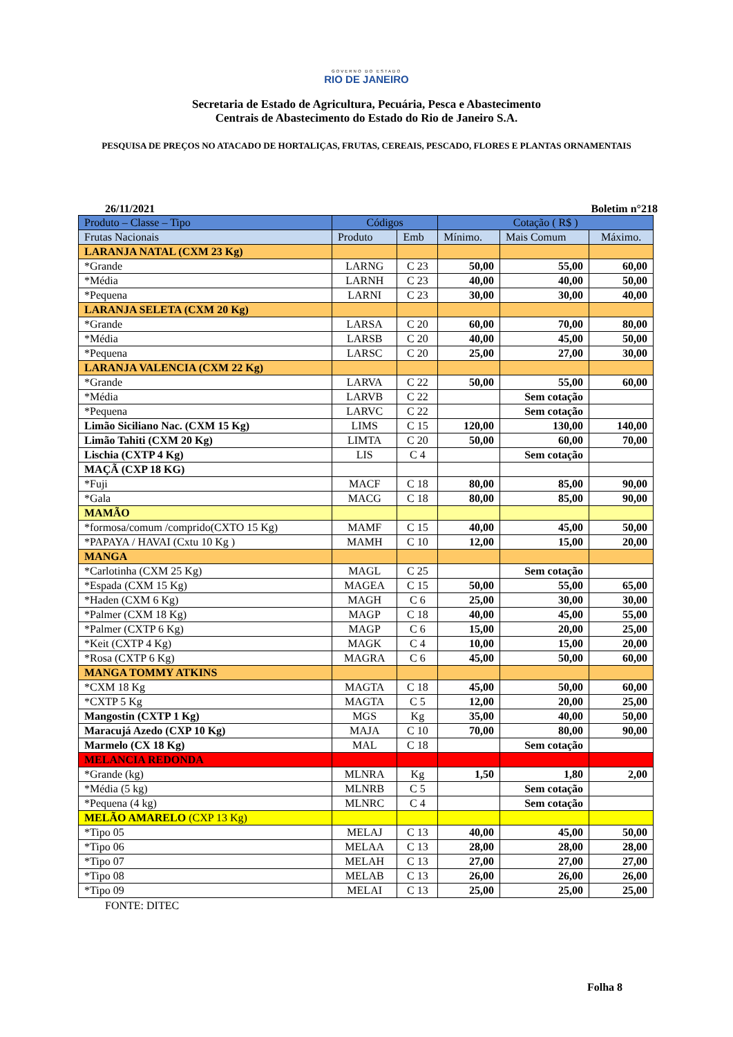GOVERNO DO ESTADO
RIO DE JANEIRO
Secretaria de Estado de Agricultura, Pecuária, Pesca e Abastecimento
Centrais de Abastecimento do Estado do Rio de Janeiro S.A.
PESQUISA DE PREÇOS NO ATACADO DE HORTALIÇAS, FRUTAS, CEREAIS, PESCADO, FLORES E PLANTAS ORNAMENTAIS
26/11/2021 Boletim n°218
| Produto – Classe – Tipo | Códigos | | Cotação ( R$ ) | | |
| --- | --- | --- | --- | --- | --- |
| Frutas Nacionais | Produto | Emb | Mínimo. | Mais Comum | Máximo. |
| LARANJA NATAL (CXM 23 Kg) | | | | | |
| *Grande | LARNG | C 23 | 50,00 | 55,00 | 60,00 |
| *Média | LARNH | C 23 | 40,00 | 40,00 | 50,00 |
| *Pequena | LARNI | C 23 | 30,00 | 30,00 | 40,00 |
| LARANJA SELETA (CXM 20 Kg) | | | | | |
| *Grande | LARSA | C 20 | 60,00 | 70,00 | 80,00 |
| *Média | LARSB | C 20 | 40,00 | 45,00 | 50,00 |
| *Pequena | LARSC | C 20 | 25,00 | 27,00 | 30,00 |
| LARANJA VALENCIA (CXM 22 Kg) | | | | | |
| *Grande | LARVA | C 22 | 50,00 | 55,00 | 60,00 |
| *Média | LARVB | C 22 | | Sem cotação | |
| *Pequena | LARVC | C 22 | | Sem cotação | |
| Limão Siciliano Nac. (CXM 15 Kg) | LIMS | C 15 | 120,00 | 130,00 | 140,00 |
| Limão Tahiti (CXM 20 Kg) | LIMTA | C 20 | 50,00 | 60,00 | 70,00 |
| Lischia (CXTP 4 Kg) | LIS | C 4 | | Sem cotação | |
| MAÇÃ (CXP 18 KG) | | | | | |
| *Fuji | MACF | C 18 | 80,00 | 85,00 | 90,00 |
| *Gala | MACG | C 18 | 80,00 | 85,00 | 90,00 |
| MAMÃO | | | | | |
| *formosa/comum /comprido(CXTO 15 Kg) | MAMF | C 15 | 40,00 | 45,00 | 50,00 |
| *PAPAYA / HAVAI (Cxtu 10 Kg ) | MAMH | C 10 | 12,00 | 15,00 | 20,00 |
| MANGA | | | | | |
| *Carlotinha (CXM 25 Kg) | MAGL | C 25 | | Sem cotação | |
| *Espada (CXM 15 Kg) | MAGEA | C 15 | 50,00 | 55,00 | 65,00 |
| *Haden (CXM 6 Kg) | MAGH | C 6 | 25,00 | 30,00 | 30,00 |
| *Palmer (CXM 18 Kg) | MAGP | C 18 | 40,00 | 45,00 | 55,00 |
| *Palmer (CXTP 6 Kg) | MAGP | C 6 | 15,00 | 20,00 | 25,00 |
| *Keit (CXTP 4 Kg) | MAGK | C 4 | 10,00 | 15,00 | 20,00 |
| *Rosa (CXTP 6 Kg) | MAGRA | C 6 | 45,00 | 50,00 | 60,00 |
| MANGA TOMMY ATKINS | | | | | |
| *CXM 18 Kg | MAGTA | C 18 | 45,00 | 50,00 | 60,00 |
| *CXTP 5 Kg | MAGTA | C 5 | 12,00 | 20,00 | 25,00 |
| Mangostin (CXTP 1 Kg) | MGS | Kg | 35,00 | 40,00 | 50,00 |
| Maracujá Azedo (CXP 10 Kg) | MAJA | C 10 | 70,00 | 80,00 | 90,00 |
| Marmelo (CX 18 Kg) | MAL | C 18 | | Sem cotação | |
| MELANCIA REDONDA | | | | | |
| *Grande (kg) | MLNRA | Kg | 1,50 | 1,80 | 2,00 |
| *Média (5 kg) | MLNRB | C 5 | | Sem cotação | |
| *Pequena (4 kg) | MLNRC | C 4 | | Sem cotação | |
| MELÃO AMARELO (CXP 13 Kg) | | | | | |
| *Tipo 05 | MELAJ | C 13 | 40,00 | 45,00 | 50,00 |
| *Tipo 06 | MELAA | C 13 | 28,00 | 28,00 | 28,00 |
| *Tipo 07 | MELAH | C 13 | 27,00 | 27,00 | 27,00 |
| *Tipo 08 | MELAB | C 13 | 26,00 | 26,00 | 26,00 |
| *Tipo 09 | MELAI | C 13 | 25,00 | 25,00 | 25,00 |
FONTE: DITEC
Folha 8